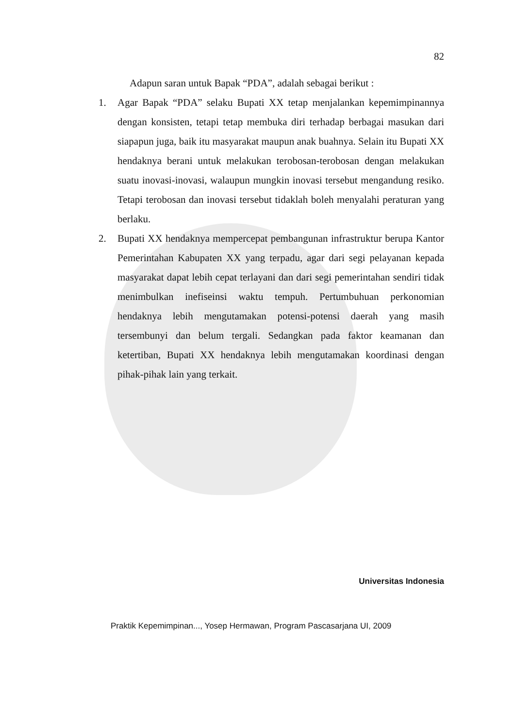82
Adapun saran untuk Bapak “PDA”, adalah sebagai berikut :
1. Agar Bapak “PDA” selaku Bupati XX tetap menjalankan kepemimpinannya dengan konsisten, tetapi tetap membuka diri terhadap berbagai masukan dari siapapun juga, baik itu masyarakat maupun anak buahnya. Selain itu Bupati XX hendaknya berani untuk melakukan terobosan-terobosan dengan melakukan suatu inovasi-inovasi, walaupun mungkin inovasi tersebut mengandung resiko. Tetapi terobosan dan inovasi tersebut tidaklah boleh menyalahi peraturan yang berlaku.
2. Bupati XX hendaknya mempercepat pembangunan infrastruktur berupa Kantor Pemerintahan Kabupaten XX yang terpadu, agar dari segi pelayanan kepada masyarakat dapat lebih cepat terlayani dan dari segi pemerintahan sendiri tidak menimbulkan inefiseinsi waktu tempuh. Pertumbuhuan perkonomian hendaknya lebih mengutamakan potensi-potensi daerah yang masih tersembunyi dan belum tergali. Sedangkan pada faktor keamanan dan ketertiban, Bupati XX hendaknya lebih mengutamakan koordinasi dengan pihak-pihak lain yang terkait.
Universitas Indonesia
Praktik Kepemimpinan..., Yosep Hermawan, Program Pascasarjana UI, 2009